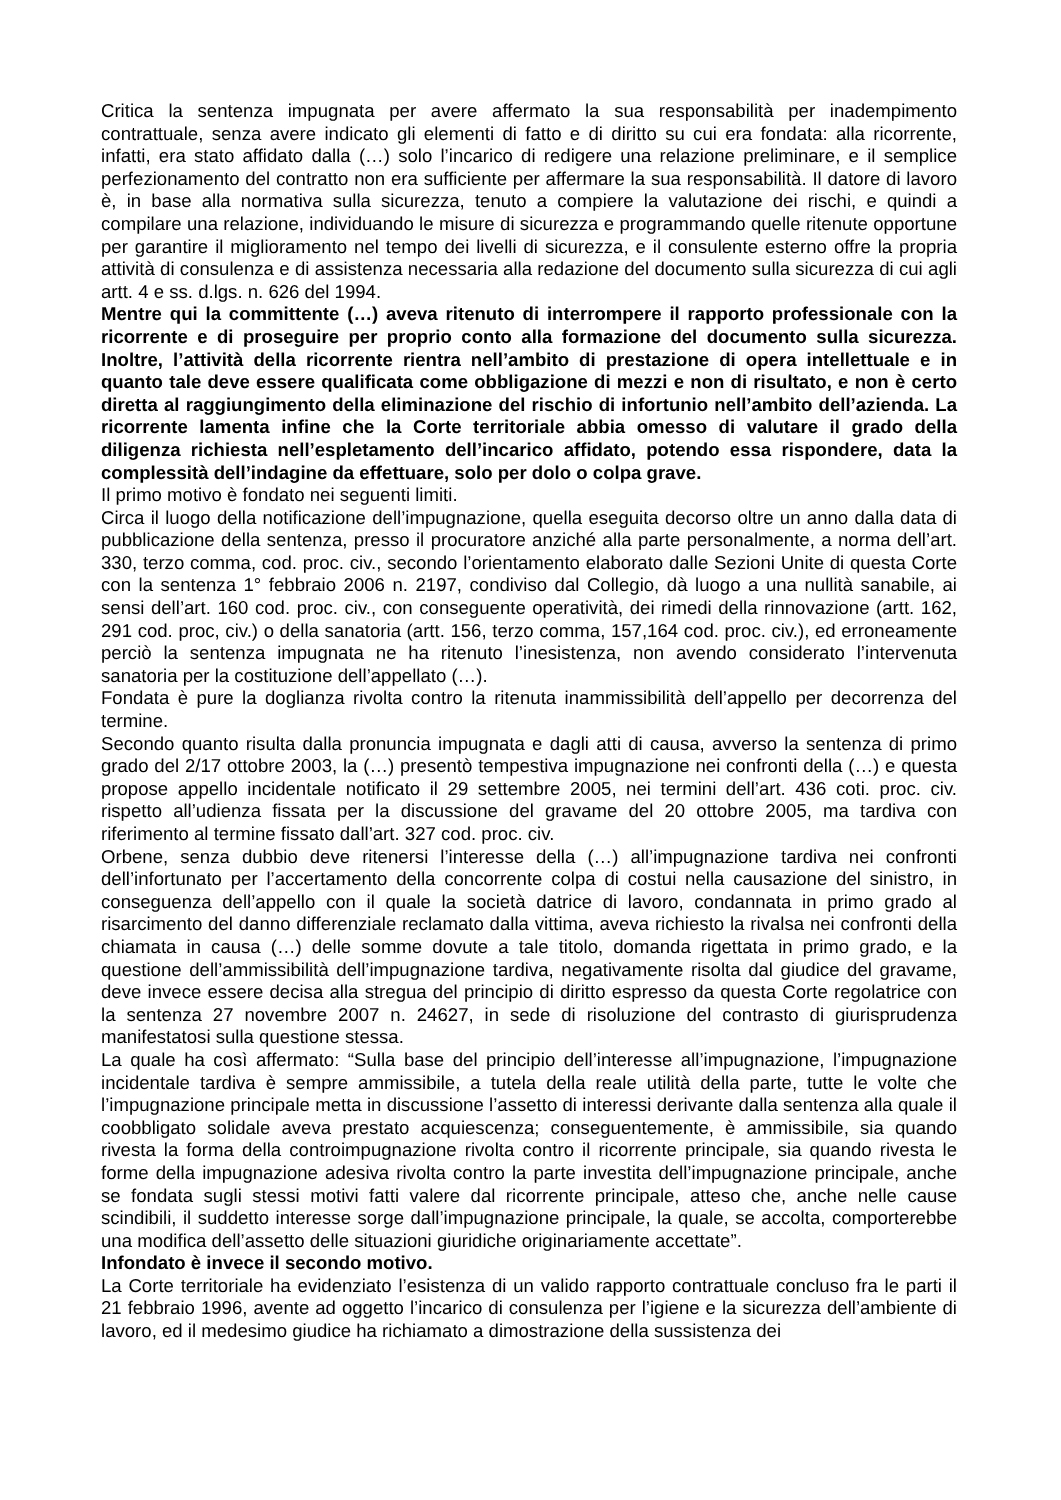Critica la sentenza impugnata per avere affermato la sua responsabilità per inadempimento contrattuale, senza avere indicato gli elementi di fatto e di diritto su cui era fondata: alla ricorrente, infatti, era stato affidato dalla (…) solo l’incarico di redigere una relazione preliminare, e il semplice perfezionamento del contratto non era sufficiente per affermare la sua responsabilità. Il datore di lavoro è, in base alla normativa sulla sicurezza, tenuto a compiere la valutazione dei rischi, e quindi a compilare una relazione, individuando le misure di sicurezza e programmando quelle ritenute opportune per garantire il miglioramento nel tempo dei livelli di sicurezza, e il consulente esterno offre la propria attività di consulenza e di assistenza necessaria alla redazione del documento sulla sicurezza di cui agli artt. 4 e ss. d.lgs. n. 626 del 1994.
Mentre qui la committente (…) aveva ritenuto di interrompere il rapporto professionale con la ricorrente e di proseguire per proprio conto alla formazione del documento sulla sicurezza. Inoltre, l’attività della ricorrente rientra nell’ambito di prestazione di opera intellettuale e in quanto tale deve essere qualificata come obbligazione di mezzi e non di risultato, e non è certo diretta al raggiungimento della eliminazione del rischio di infortunio nell’ambito dell’azienda. La ricorrente lamenta infine che la Corte territoriale abbia omesso di valutare il grado della diligenza richiesta nell’espletamento dell’incarico affidato, potendo essa rispondere, data la complessità dell’indagine da effettuare, solo per dolo o colpa grave.
Il primo motivo è fondato nei seguenti limiti.
Circa il luogo della notificazione dell’impugnazione, quella eseguita decorso oltre un anno dalla data di pubblicazione della sentenza, presso il procuratore anziché alla parte personalmente, a norma dell’art. 330, terzo comma, cod. proc. civ., secondo l’orientamento elaborato dalle Sezioni Unite di questa Corte con la sentenza 1° febbraio 2006 n. 2197, condiviso dal Collegio, dà luogo a una nullità sanabile, ai sensi dell’art. 160 cod. proc. civ., con conseguente operatività, dei rimedi della rinnovazione (artt. 162, 291 cod. proc, civ.) o della sanatoria (artt. 156, terzo comma, 157,164 cod. proc. civ.), ed erroneamente perciò la sentenza impugnata ne ha ritenuto l’inesistenza, non avendo considerato l’intervenuta sanatoria per la costituzione dell’appellato (…).
Fondata è pure la doglianza rivolta contro la ritenuta inammissibilità dell’appello per decorrenza del termine.
Secondo quanto risulta dalla pronuncia impugnata e dagli atti di causa, avverso la sentenza di primo grado del 2/17 ottobre 2003, la (…) presentò tempestiva impugnazione nei confronti della (…) e questa propose appello incidentale notificato il 29 settembre 2005, nei termini dell’art. 436 coti. proc. civ. rispetto all’udienza fissata per la discussione del gravame del 20 ottobre 2005, ma tardiva con riferimento al termine fissato dall’art. 327 cod. proc. civ.
Orbene, senza dubbio deve ritenersi l’interesse della (…) all’impugnazione tardiva nei confronti dell’infortunato per l’accertamento della concorrente colpa di costui nella causazione del sinistro, in conseguenza dell’appello con il quale la società datrice di lavoro, condannata in primo grado al risarcimento del danno differenziale reclamato dalla vittima, aveva richiesto la rivalsa nei confronti della chiamata in causa (…) delle somme dovute a tale titolo, domanda rigettata in primo grado, e la questione dell’ammissibilità dell’impugnazione tardiva, negativamente risolta dal giudice del gravame, deve invece essere decisa alla stregua del principio di diritto espresso da questa Corte regolatrice con la sentenza 27 novembre 2007 n. 24627, in sede di risoluzione del contrasto di giurisprudenza manifestatosi sulla questione stessa.
La quale ha così affermato: “Sulla base del principio dell’interesse all’impugnazione, l’impugnazione incidentale tardiva è sempre ammissibile, a tutela della reale utilità della parte, tutte le volte che l’impugnazione principale metta in discussione l’assetto di interessi derivante dalla sentenza alla quale il coobbligato solidale aveva prestato acquiescenza; conseguentemente, è ammissibile, sia quando rivesta la forma della controimpugnazione rivolta contro il ricorrente principale, sia quando rivesta le forme della impugnazione adesiva rivolta contro la parte investita dell’impugnazione principale, anche se fondata sugli stessi motivi fatti valere dal ricorrente principale, atteso che, anche nelle cause scindibili, il suddetto interesse sorge dall’impugnazione principale, la quale, se accolta, comporterebbe una modifica dell’assetto delle situazioni giuridiche originariamente accettate”.
Infondato è invece il secondo motivo.
La Corte territoriale ha evidenziato l’esistenza di un valido rapporto contrattuale concluso fra le parti il 21 febbraio 1996, avente ad oggetto l’incarico di consulenza per l’igiene e la sicurezza dell’ambiente di lavoro, ed il medesimo giudice ha richiamato a dimostrazione della sussistenza dei